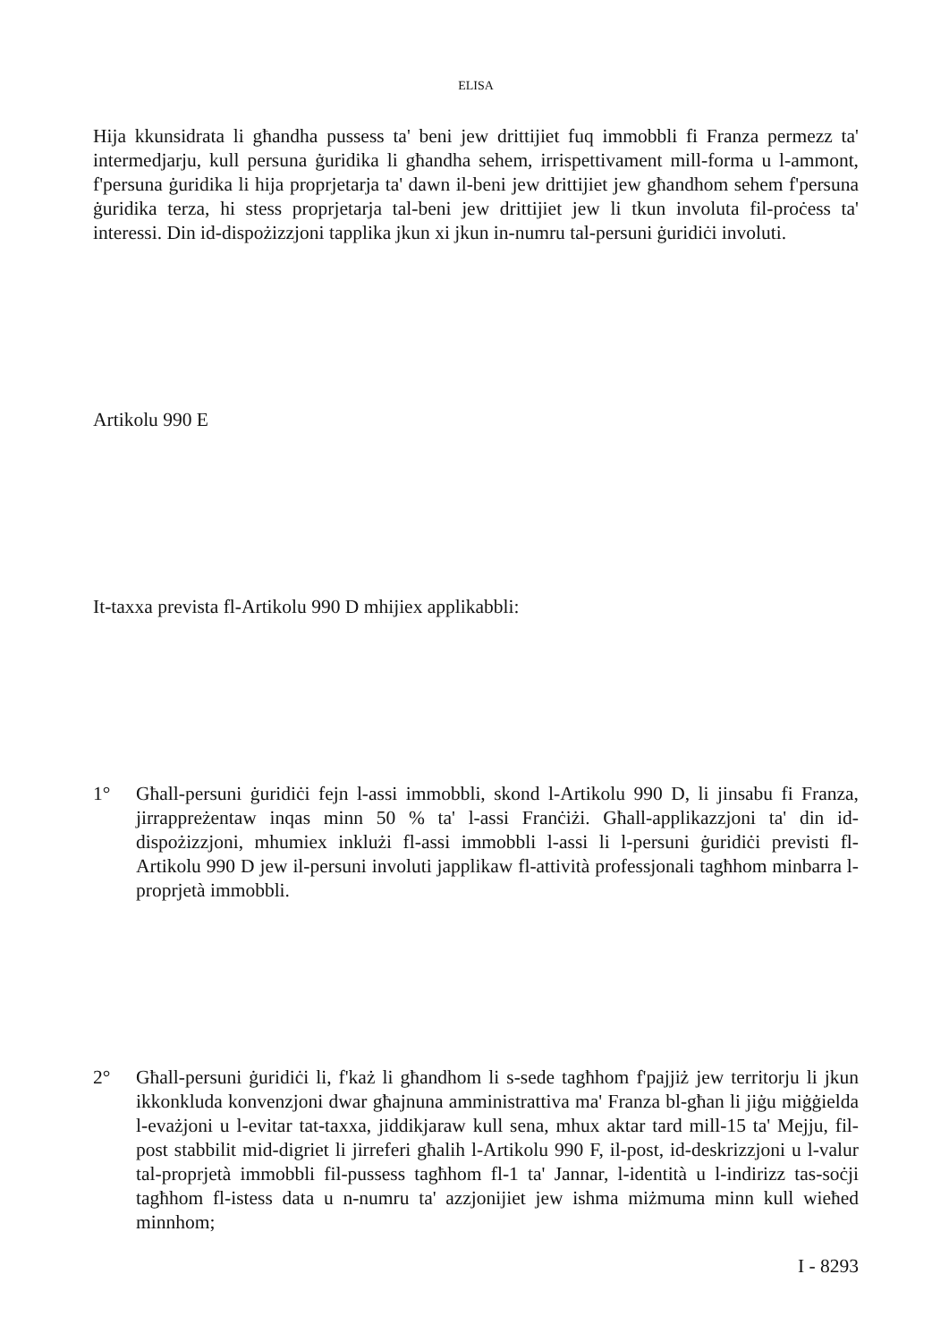ELISA
Hija kkunsidrata li għandha pussess ta' beni jew drittijiet fuq immobbli fi Franza permezz ta' intermedjarju, kull persuna ġuridika li għandha sehem, irrispettivament mill-forma u l-ammont, f'persuna ġuridika li hija proprjetarja ta' dawn il-beni jew drittijiet jew għandhom sehem f'persuna ġuridika terza, hi stess proprjetarja tal-beni jew drittijiet jew li tkun involuta fil-proċess ta' interessi. Din id-dispożizzjoni tapplika jkun xi jkun in-numru tal-persuni ġuridiċi involuti.
Artikolu 990 E
It-taxxa prevista fl-Artikolu 990 D mhijiex applikabbli:
1° Għall-persuni ġuridiċi fejn l-assi immobbli, skond l-Artikolu 990 D, li jinsabu fi Franza, jirrappreżentaw inqas minn 50 % ta' l-assi Franċiżi. Għall-applikazzjoni ta' din id-dispożizzjoni, mhumiex inklużi fl-assi immobbli l-assi li l-persuni ġuridiċi previsti fl-Artikolu 990 D jew il-persuni involuti japplikaw fl-attività professjonali tagħhom minbarra l-proprjetà immobbli.
2° Għall-persuni ġuridiċi li, f'każ li għandhom li s-sede tagħhom f'pajjiż jew territorju li jkun ikkonkluda konvenzjoni dwar għajnuna amministrattiva ma' Franza bl-għan li jiġu miġġielda l-evażjoni u l-evitar tat-taxxa, jiddikjaraw kull sena, mhux aktar tard mill-15 ta' Mejju, fil-post stabbilit mid-digriet li jirreferi għalih l-Artikolu 990 F, il-post, id-deskrizzjoni u l-valur tal-proprjetà immobbli fil-pussess tagħhom fl-1 ta' Jannar, l-identità u l-indirizz tas-soċji tagħhom fl-istess data u n-numru ta' azzjonijiet jew ishma miżmuma minn kull wieħed minnhom;
I - 8293